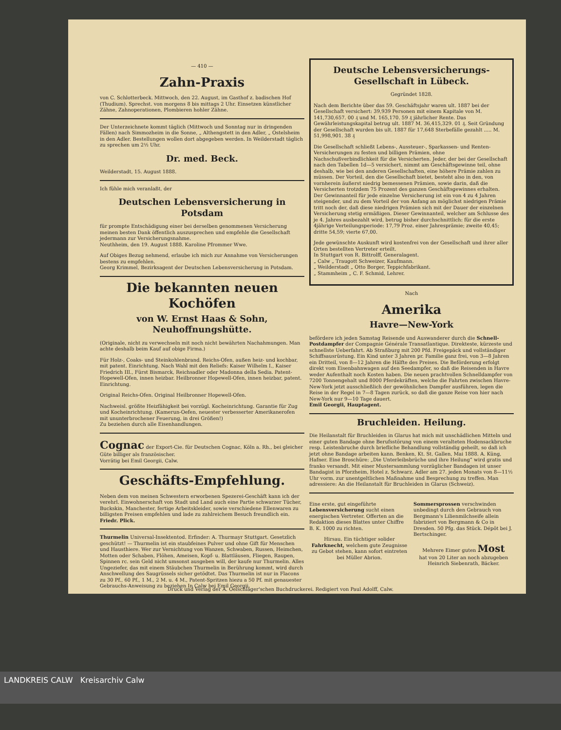— 410 —
Zahn-Praxis
von C. Schlotterbeck. Mittwoch, den 22. August, im Gasthof z. badischen Hof (Thudium). Sprechst. von morgens 8 bis mittags 2 Uhr. Einsetzen künstlicher Zähne, Zahnoperationen, Plombieren hohler Zähne.
Der Unterzeichnete kommt täglich (Mittwoch und Sonntag nur in dringenden Fällen) nach Simmozheim in die Sonne, „ Althengstett in den Adler, „ Ostelsheim in den Adler. Bestellungen wollen dort abgegeben werden. In Weilderstadt täglich zu sprechen um 2½ Uhr.
Dr. med. Beck.
Weilderstadt, 15. August 1888.
Ich fühle mich veranlaßt, der
Deutschen Lebensversicherung in Potsdam
für prompte Entschädigung einer bei derselben genommenen Versicherung meinen besten Dank öffentlich auszusprechen und empfehle die Gesellschaft jedermann zur Versicherungsnahme.
Neuthheim, den 19. August 1888. Karoline Pfrommer Wwe.
Auf Obiges Bezug nehmend, erlaube ich mich zur Annahme von Versicherungen bestens zu empfehlen.
Georg Krimmel, Bezirksagent der Deutschen Lebensversicherung in Potsdam.
Die bekannten neuen Kochöfen
von W. Ernst Haas & Sohn, Neuhoffnungshütte.
(Originale, nicht zu verwechseln mit noch nicht bewährten Nachahmungen. Man achte deshalb beim Kauf auf obige Firma.)
Für Holz-, Coaks- und Steinkohlenbrand. Reichs-Ofen, außen heiz- und kochbar, mit patent. Einrichtung. Nach Wahl mit den Reliefs: Kaiser Wilhelm I., Kaiser Friedrich III., Fürst Bismarck, Reichsadler oder Madonna della Sedia. Patent-Hopewell-Ofen, innen heizbar. Heilbronner Hopewell-Ofen, innen heizbar, patent. Einrichtung.
Original Reichs-Ofen. Original Heilbronner Hopewell-Ofen.
Nachweisl. größte Heizfähigkeit bei vorzügl. Kocheinrichtung. Garantie für Zug und Kocheinrichtung. (Kamerun-Oefen, neuester verbesserter Amerikanerofen mit ununterbrochener Feuerung, in drei Größen!)
Zu beziehen durch alle Eisenhandlungen.
Cognac der Export-Cie. für Deutschen Cognac, Köln a. Rh., bei gleicher Güte billiger als französischer.
Vorrätig bei Emil Georgii, Calw.
Geschäfts-Empfehlung.
Neben dem von meinen Schwestern erworbenen Spezerei-Geschäft kann ich der verehrl. Einwohnerschaft von Stadt und Land auch eine Partie schwarzer Tücher, Buckskin, Manchester, fertige Arbeitskleider, sowie verschiedene Ellenwaren zu billigsten Preisen empfehlen und lade zu zahlreichem Besuch freundlich ein.
Friedr. Plick.
Thurmelin Universal-Insektentod. Erfinder: A. Thurmayr Stuttgart. Gesetzlich geschützt! — Thurmelin ist ein staubfeines Pulver und ohne Gift für Menschen und Hausthiere. Wer zur Vernichtung von Wanzen, Schwaben, Russen, Heimchen, Motten oder Schaben, Flöhen, Ameisen, Kopf- u. Blattläusen, Fliegen, Raupen, Spinnen rc. sein Geld nicht umsonst ausgeben will, der kaufe nur Thurmelin. Alles Ungeziefer, das mit einem Stäubchen Thurmelin in Berührung kommt, wird durch Anschwellung des Saugrüssels sicher getödtet. Das Thurmelin ist nur in Flacons zu 30 Pf., 60 Pf., 1 M., 2 M. u. 4 M., Patent-Spritzen hiezu a 50 Pf. mit genauester Gebrauchs-Anweisung zu beziehen In Calw bei Emil Georgii.
Deutsche Lebensversicherungs-Gesellschaft in Lübeck.
Gegründet 1828.
Nach dem Berichte über das 59. Geschäftsjahr waren ult. 1887 bei der Gesellschaft versichert: 39,939 Personen mit einem Kapitale von M. 141,730,657. 00 ₰ und M. 165,170. 59 ₰ jährlicher Rente. Das Gewährleistungskapital betrug ult. 1887 M. 36,415,329. 01 ₰. Seit Gründung der Gesellschaft wurden bis ult. 1887 für 17,648 Sterbefälle gezahlt ..... M. 51,998,901. 38 ₰
Die Gesellschaft schließt Lebens-, Aussteuer-, Sparkassen- und Renten-Versicherungen zu festen und billigen Prämien, ohne Nachschußverbindlichkeit für die Versicherten. Jeder, der bei der Gesellschaft nach den Tabellen 1d—5 versichert, nimmt am Geschäftsgewinne teil, ohne deshalb, wie bei den anderen Gesellschaften, eine höhere Prämie zahlen zu müssen. Der Vorteil, den die Gesellschaft bietet, besteht also in den, von vornherein äußerst niedrig bemessenen Prämien, sowie darin, daß die Versicherten trotzdem 75 Prozent des ganzen Geschäftsgewinnes erhalten. Der Gewinnanteil für jede einzelne Versicherung ist ein von 4 zu 4 Jahren steigender, und zu dem Vorteil der von Anfang an möglichst niedrigen Prämie tritt noch der, daß diese niedrigen Prämien sich mit der Dauer der einzelnen Versicherung stetig ermäßigen. Dieser Gewinnanteil, welcher am Schlusse des je 4. Jahres ausbezahlt wird, betrug bisher durchschnittlich: für die erste 4jährige Verteilungsperiode: 17,79 Proz. einer Jahresprämie; zweite 40,45; dritte 54,59; vierte 67,00.
Jede gewünschte Auskunft wird kostenfrei von der Gesellschaft und ihrer aller Orten bestellten Vertreter erteilt.
In Stuttgart von R. Bittrolff, Generalagent.
„ Calw „ Traugott Schweizer, Kaufmann.
„ Weilderstadt „ Otto Borger, Teppichfabrikant.
„ Stammheim „ C. F. Schmid, Lehrer.
Nach
Amerika
Havre—New-York
befördere ich jeden Samstag Reisende und Auswanderer durch die Schnell-Postdampfer der Compagnie Générale Transatlantique. Direkteste, kürzeste und schnellste Ueberfahrt. Ab Straßburg mit 200 Pfd. Freigepäck und vollständiger Schiffsausrüstung. Ein Kind unter 3 Jahren pr. Familie ganz frei, von 3—8 Jahren ein Dritteil, von 8—12 Jahren die Hälfte des Preises. Die Beförderung erfolgt direkt vom Eisenbahnwagen auf den Seedampfer, so daß die Reisenden in Havre weder Aufenthalt noch Kosten haben. Die neuen prachtvollen Schnelldampfer von 7200 Tonnengehalt und 8000 Pferdekräften, welche die Fahrten zwischen Havre-New-York jetzt ausschließlich der gewöhnlichen Dampfer ausführen, legen die Reise in der Regel in 7—8 Tagen zurück, so daß die ganze Reise von hier nach New-York nur 9—10 Tage dauert.
Emil Georgii, Hauptagent.
Bruchleiden. Heilung.
Die Heilanstalt für Bruchleiden in Glarus hat mich mit unschädlichen Mitteln und einer guten Bandage ohne Berufsstörung von einem veralteten Hodensackbruche resp. Leistenbruche durch briefliche Behandlung vollständig geheilt, so daß ich jetzt ohne Bandage arbeiten kann. Benken, Kt. St. Gallen, Mai 1888. A. Küng, Hafner. Eine Broschüre: „Die Unterleibsbrüche und ihre Heilung“ wird gratis und franko versandt. Mit einer Mustersammlung vorzüglicher Bandagen ist unser Bandagist in Pforzheim, Hotel z. Schwarz. Adler am 27. jeden Monats von 8—11½ Uhr vorm. zur unentgeltlichen Maßnahme und Besprechung zu treffen. Man adressiere: An die Heilanstalt für Bruchleiden in Glarus (Schweiz).
Eine erste, gut eingeführte Lebensversicherung sucht einen energischen Vertreter. Offerten an die Redaktion dieses Blattes unter Chiffre B. K. 1000 zu richten.
Hirsau. Ein tüchtiger solider Fahrknecht, welchem gute Zeugnisse zu Gebot stehen, kann sofort eintreten bei Müller Abrion.
Sommersprossen verschwinden unbedingt durch den Gebrauch von Bergmann's Lilienmilchseife allein fabriziert von Bergmann & Co in Dresden. 50 Pfg. das Stück. Dépôt bei J. Bertschinger.
Mehrere Eimer guten Most
hat von 20 Liter an noch abzugeben Heinrich Siebenrath, Bäcker.
Druck und Verlag der A. Oelschläger'schen Buchdruckerei. Redigiert von Paul Adolff, Calw.
LANDKREIS CALW Kreisarchiv Calw